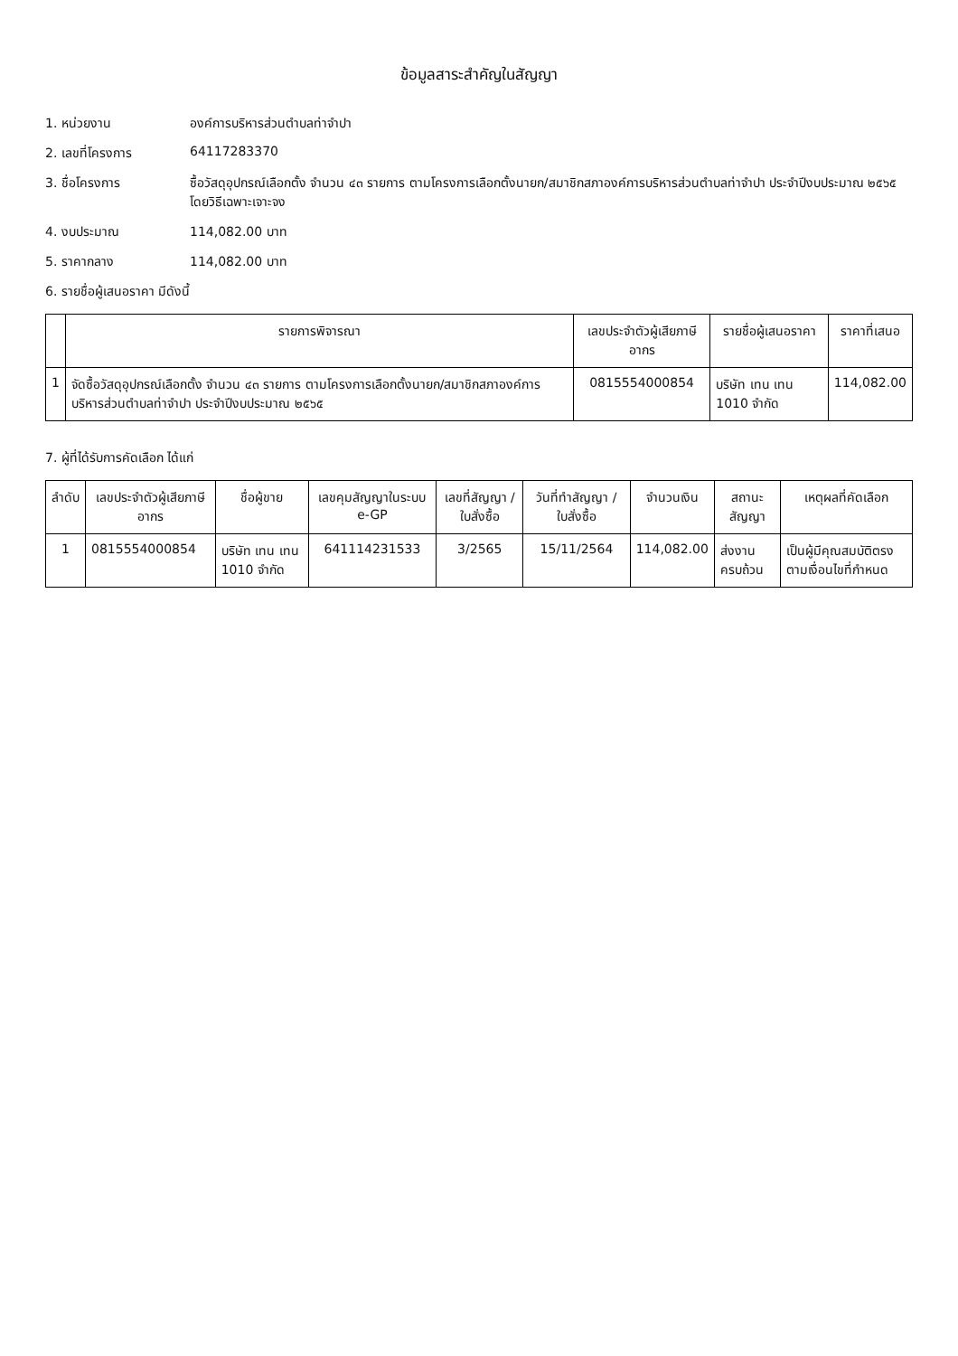ข้อมูลสาระสำคัญในสัญญา
1. หน่วยงาน องค์การบริหารส่วนตำบลท่าจำปา
2. เลขที่โครงการ 64117283370
3. ชื่อโครงการ ซื้อวัสดุอุปกรณ์เลือกตั้ง จำนวน ๔๓ รายการ ตามโครงการเลือกตั้งนายก/สมาชิกสภาองค์การบริหารส่วนตำบลท่าจำปา ประจำปีงบประมาณ ๒๕๖๕ โดยวิธีเฉพาะเจาะจง
4. งบประมาณ 114,082.00 บาท
5. ราคากลาง 114,082.00 บาท
6. รายชื่อผู้เสนอราคา มีดังนี้
| | รายการพิจารณา | เลขประจำตัวผู้เสียภาษีอากร | รายชื่อผู้เสนอราคา | ราคาที่เสนอ |
| --- | --- | --- | --- | --- |
| 1 | จัดซื้อวัสดุอุปกรณ์เลือกตั้ง จำนวน ๔๓ รายการ ตามโครงการเลือกตั้งนายก/สมาชิกสภาองค์การบริหารส่วนตำบลท่าจำปา ประจำปีงบประมาณ ๒๕๖๕ | 0815554000854 | บริษัท เทน เทน 1010 จำกัด | 114,082.00 |
7. ผู้ที่ได้รับการคัดเลือก ได้แก่
| ลำดับ | เลขประจำตัวผู้เสียภาษีอากร | ชื่อผู้ขาย | เลขคุมสัญญาในระบบ e-GP | เลขที่สัญญา / ใบสั่งซื้อ | วันที่ทำสัญญา / ใบสั่งซื้อ | จำนวนเงิน | สถานะสัญญา | เหตุผลที่คัดเลือก |
| --- | --- | --- | --- | --- | --- | --- | --- | --- |
| 1 | 0815554000854 | บริษัท เทน เทน 1010 จำกัด | 641114231533 | 3/2565 | 15/11/2564 | 114,082.00 | ส่งงานครบถ้วน | เป็นผู้มีคุณสมบัติตรงตามเงื่อนไขที่กำหนด |